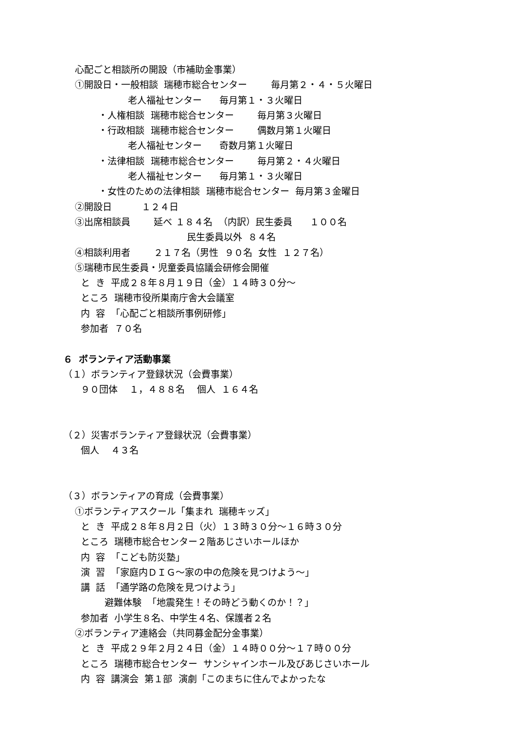心配ごと相談所の開設（市補助金事業）
①開設日・一般相談 瑞穂市総合センター 毎月第２・４・５火曜日
老人福祉センター 毎月第１・３火曜日
・人権相談 瑞穂市総合センター 毎月第３火曜日
・行政相談 瑞穂市総合センター 偶数月第１火曜日
老人福祉センター 奇数月第１火曜日
・法律相談 瑞穂市総合センター 毎月第２・４火曜日
老人福祉センター 毎月第１・３火曜日
・女性のための法律相談 瑞穂市総合センター 毎月第３金曜日
②開設日 １２４日
③出席相談員 延べ １８４名 （内訳）民生委員 １００名
民生委員以外 ８４名
④相談利用者 ２１７名（男性 ９０名 女性 １２７名）
⑤瑞穂市民生委員・児童委員協議会研修会開催
と き 平成２８年８月１９日（金）１４時３０分～
ところ 瑞穂市役所巣南庁舎大会議室
内 容 「心配ごと相談所事例研修」
参加者 ７０名
６ ボランティア活動事業
（１）ボランティア登録状況（会費事業）
９０団体 １，４８８名 個人 １６４名
（２）災害ボランティア登録状況（会費事業）
個人 ４３名
（３）ボランティアの育成（会費事業）
①ボランティアスクール「集まれ 瑞穂キッズ」
と き 平成２８年８月２日（火）１３時３０分～１６時３０分
ところ 瑞穂市総合センター２階あじさいホールほか
内 容 「こども防災塾」
演 習 「家庭内ＤＩＧ～家の中の危険を見つけよう～」
講 話 「通学路の危険を見つけよう」
避難体験 「地震発生！その時どう動くのか！？」
参加者 小学生８名、中学生４名、保護者２名
②ボランティア連絡会（共同募金配分金事業）
と き 平成２９年２月２４日（金）１４時００分～１７時００分
ところ 瑞穂市総合センター サンシャインホール及びあじさいホール
内 容 講演会 第１部 演劇「このまちに住んでよかったな